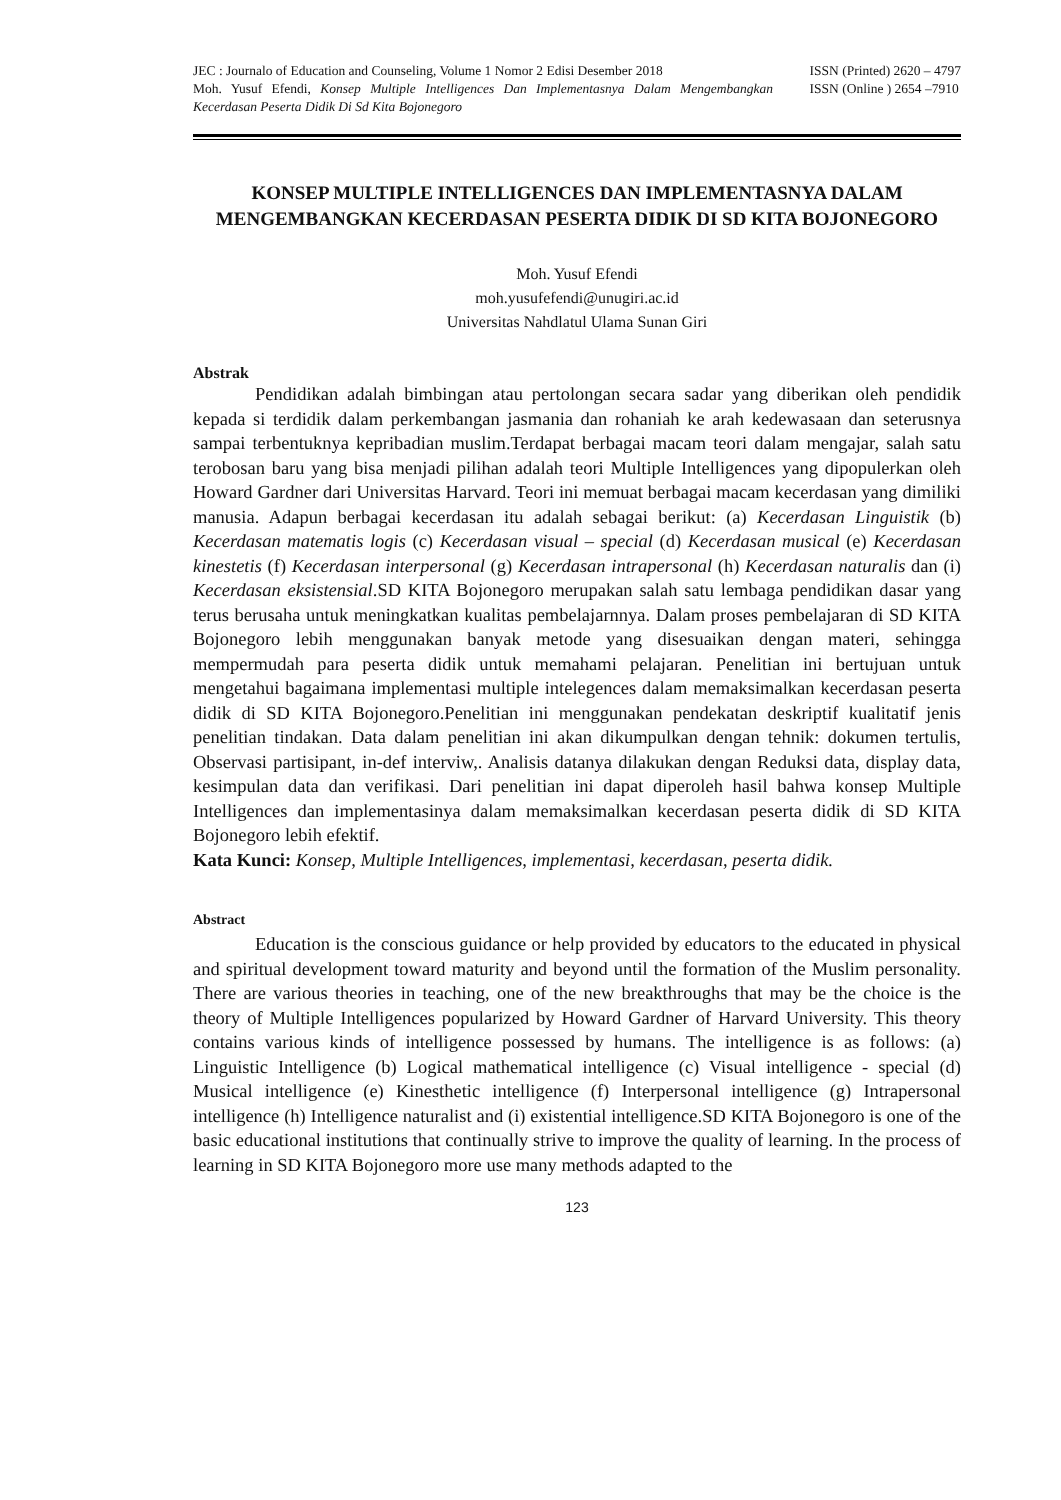JEC : Journalo of Education and Counseling, Volume 1 Nomor 2 Edisi Desember 2018
Moh. Yusuf Efendi, Konsep Multiple Intelligences Dan Implementasnya Dalam Mengembangkan Kecerdasan Peserta Didik Di Sd Kita Bojonegoro
ISSN (Printed) 2620 – 4797
ISSN (Online ) 2654 –7910
KONSEP MULTIPLE INTELLIGENCES DAN IMPLEMENTASNYA DALAM MENGEMBANGKAN KECERDASAN PESERTA DIDIK DI SD KITA BOJONEGORO
Moh. Yusuf Efendi
moh.yusufefendi@unugiri.ac.id
Universitas Nahdlatul Ulama Sunan Giri
Abstrak
Pendidikan adalah bimbingan atau pertolongan secara sadar yang diberikan oleh pendidik kepada si terdidik dalam perkembangan jasmania dan rohaniah ke arah kedewasaan dan seterusnya sampai terbentuknya kepribadian muslim.Terdapat berbagai macam teori dalam mengajar, salah satu terobosan baru yang bisa menjadi pilihan adalah teori Multiple Intelligences yang dipopulerkan oleh Howard Gardner dari Universitas Harvard. Teori ini memuat berbagai macam kecerdasan yang dimiliki manusia. Adapun berbagai kecerdasan itu adalah sebagai berikut: (a) Kecerdasan Linguistik (b) Kecerdasan matematis logis (c) Kecerdasan visual – special (d) Kecerdasan musical (e) Kecerdasan kinestetis (f) Kecerdasan interpersonal (g) Kecerdasan intrapersonal (h) Kecerdasan naturalis dan (i) Kecerdasan eksistensial.SD KITA Bojonegoro merupakan salah satu lembaga pendidikan dasar yang terus berusaha untuk meningkatkan kualitas pembelajarnnya. Dalam proses pembelajaran di SD KITA Bojonegoro lebih menggunakan banyak metode yang disesuaikan dengan materi, sehingga mempermudah para peserta didik untuk memahami pelajaran. Penelitian ini bertujuan untuk mengetahui bagaimana implementasi multiple intelegences dalam memaksimalkan kecerdasan peserta didik di SD KITA Bojonegoro.Penelitian ini menggunakan pendekatan deskriptif kualitatif jenis penelitian tindakan. Data dalam penelitian ini akan dikumpulkan dengan tehnik: dokumen tertulis, Observasi partisipant, in-def interviw,. Analisis datanya dilakukan dengan Reduksi data, display data, kesimpulan data dan verifikasi. Dari penelitian ini dapat diperoleh hasil bahwa konsep Multiple Intelligences dan implementasinya dalam memaksimalkan kecerdasan peserta didik di SD KITA Bojonegoro lebih efektif.
Kata Kunci: Konsep, Multiple Intelligences, implementasi, kecerdasan, peserta didik.
Abstract
Education is the conscious guidance or help provided by educators to the educated in physical and spiritual development toward maturity and beyond until the formation of the Muslim personality. There are various theories in teaching, one of the new breakthroughs that may be the choice is the theory of Multiple Intelligences popularized by Howard Gardner of Harvard University. This theory contains various kinds of intelligence possessed by humans. The intelligence is as follows: (a) Linguistic Intelligence (b) Logical mathematical intelligence (c) Visual intelligence - special (d) Musical intelligence (e) Kinesthetic intelligence (f) Interpersonal intelligence (g) Intrapersonal intelligence (h) Intelligence naturalist and (i) existential intelligence.SD KITA Bojonegoro is one of the basic educational institutions that continually strive to improve the quality of learning. In the process of learning in SD KITA Bojonegoro more use many methods adapted to the
123